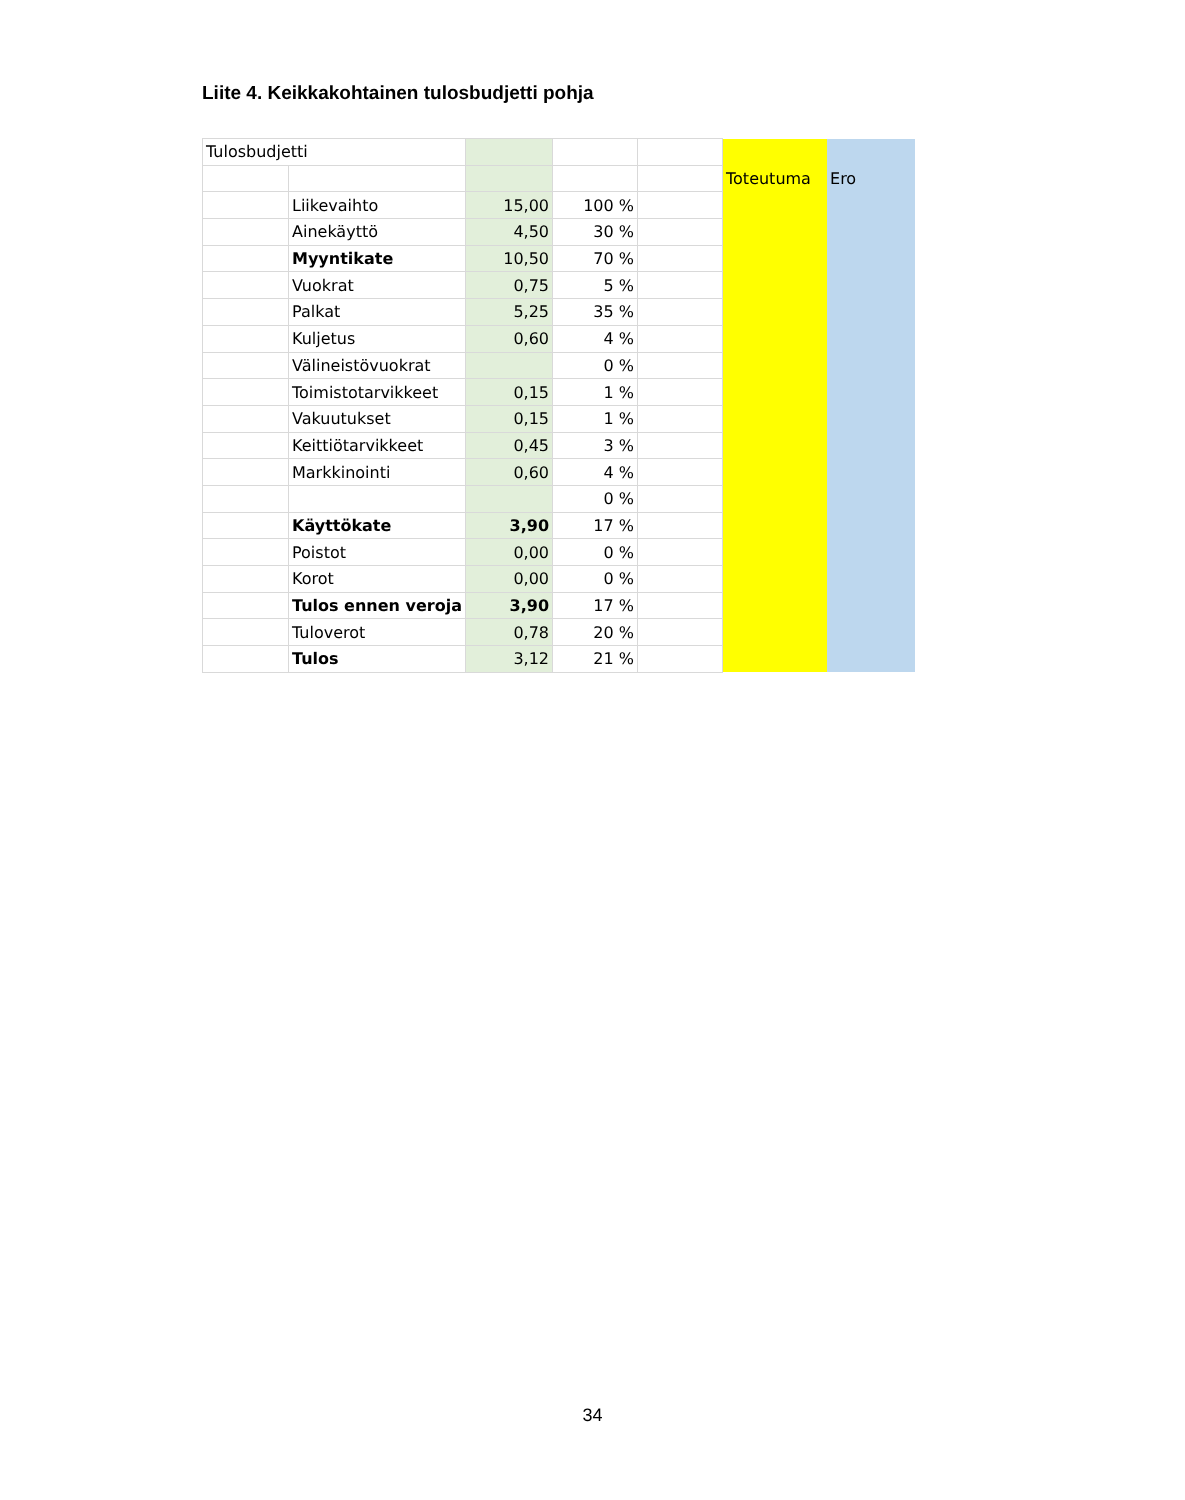Liite 4. Keikkakohtainen tulosbudjetti pohja
| Tulosbudjetti | | | | | Toteutuma | Ero |
| | Liikevaihto | 15,00 | 100 % | | | |
| | Ainekäyttö | 4,50 | 30 % | | | |
| | Myyntikate | 10,50 | 70 % | | | |
| | Vuokrat | 0,75 | 5 % | | | |
| | Palkat | 5,25 | 35 % | | | |
| | Kuljetus | 0,60 | 4 % | | | |
| | Välineistövuokrat | | 0 % | | | |
| | Toimistotarvikkeet | 0,15 | 1 % | | | |
| | Vakuutukset | 0,15 | 1 % | | | |
| | Keittiötarvikkeet | 0,45 | 3 % | | | |
| | Markkinointi | 0,60 | 4 % | | | |
| | | | 0 % | | | |
| | Käyttökate | 3,90 | 17 % | | | |
| | Poistot | 0,00 | 0 % | | | |
| | Korot | 0,00 | 0 % | | | |
| | Tulos ennen veroja | 3,90 | 17 % | | | |
| | Tuloverot | 0,78 | 20 % | | | |
| | Tulos | 3,12 | 21 % | | | |
34